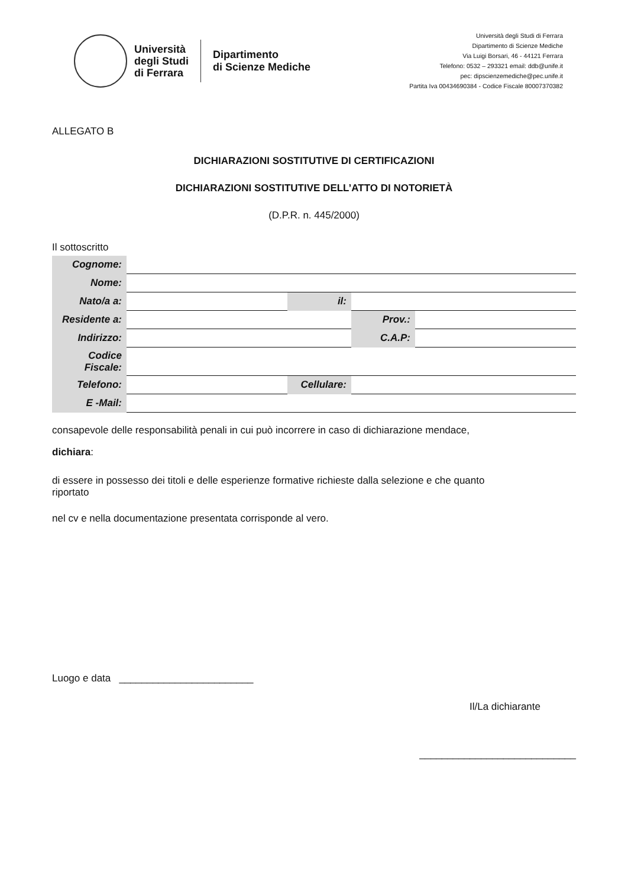Università
degli Studi
di Ferrara
Dipartimento
di Scienze Mediche
Università degli Studi di Ferrara
Dipartimento di Scienze Mediche
Via Luigi Borsari, 46 - 44121 Ferrara
Telefono: 0532 – 293321 email: ddb@unife.it
pec: dipscienzemediche@pec.unife.it
Partita Iva 00434690384 - Codice Fiscale 80007370382
ALLEGATO B
DICHIARAZIONI SOSTITUTIVE DI CERTIFICAZIONI
DICHIARAZIONI SOSTITUTIVE DELL’ATTO DI NOTORIETÀ
(D.P.R. n. 445/2000)
Il sottoscritto
| Cognome: | | | | |
| Nome: | | | | |
| Nato/a a: | | il: | | |
| Residente a: | | | Prov.: | |
| Indirizzo: | | | C.A.P: | |
| Codice Fiscale: | | | | |
| Telefono: | | Cellulare: | | |
| E -Mail: | | | | |
consapevole delle responsabilità penali in cui può incorrere in caso di dichiarazione mendace,
dichiara:
di essere in possesso dei titoli e delle esperienze formative richieste dalla selezione e che quanto
riportato
nel cv e nella documentazione presentata corrisponde al vero.
Luogo e data ________________________
Il/La dichiarante
____________________________